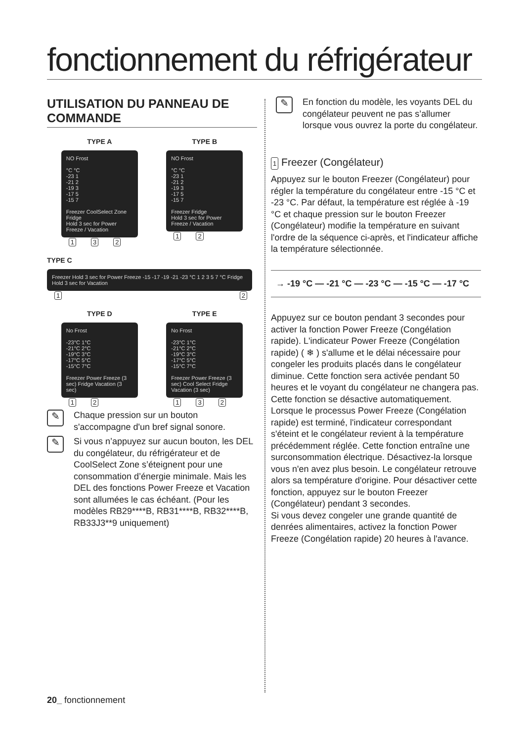fonctionnement du réfrigérateur
UTILISATION DU PANNEAU DE COMMANDE
TYPE A
NO Frost
°C °C
-23 1
-21 2
-19 3
-17 5
-15 7
Freezer CoolSelect Zone Fridge
Hold 3 sec for Power Freeze / Vacation
1 3 2
TYPE B
NO Frost
°C °C
-23 1
-21 2
-19 3
-17 5
-15 7
Freezer Fridge
Hold 3 sec for Power Freeze / Vacation
1 2
TYPE C
Freezer Hold 3 sec for Power Freeze -15 -17 -19 -21 -23 °C 1 2 3 5 7 °C Fridge Hold 3 sec for Vacation
1 2
TYPE D
No Frost
-23°C 1°C
-21°C 2°C
-19°C 3°C
-17°C 5°C
-15°C 7°C
Freezer Power Freeze (3 sec) Fridge Vacation (3 sec)
1 2
TYPE E
No Frost
-23°C 1°C
-21°C 2°C
-19°C 3°C
-17°C 5°C
-15°C 7°C
Freezer Power Freeze (3 sec) Cool Select Fridge Vacation (3 sec)
1 3 2
✎
Chaque pression sur un bouton s'accompagne d'un bref signal sonore.
✎
Si vous n’appuyez sur aucun bouton, les DEL du congélateur, du réfrigérateur et de CoolSelect Zone s’éteignent pour une consommation d’énergie minimale. Mais les DEL des fonctions Power Freeze et Vacation sont allumées le cas échéant. (Pour les modèles RB29****B, RB31****B, RB32****B, RB33J3**9 uniquement)
✎
En fonction du modèle, les voyants DEL du congélateur peuvent ne pas s’allumer lorsque vous ouvrez la porte du congélateur.
1 Freezer (Congélateur)
Appuyez sur le bouton Freezer (Congélateur) pour régler la température du congélateur entre -15 °C et -23 °C. Par défaut, la température est réglée à -19 °C et chaque pression sur le bouton Freezer (Congélateur) modifie la température en suivant l'ordre de la séquence ci-après, et l'indicateur affiche la température sélectionnée.
→ -19 °C — -21 °C — -23 °C — -15 °C — -17 °C
Appuyez sur ce bouton pendant 3 secondes pour activer la fonction Power Freeze (Congélation rapide). L'indicateur Power Freeze (Congélation rapide) ( ❄ ) s'allume et le délai nécessaire pour congeler les produits placés dans le congélateur diminue. Cette fonction sera activée pendant 50 heures et le voyant du congélateur ne changera pas. Cette fonction se désactive automatiquement. Lorsque le processus Power Freeze (Congélation rapide) est terminé, l'indicateur correspondant s'éteint et le congélateur revient à la température précédemment réglée. Cette fonction entraîne une surconsommation électrique. Désactivez-la lorsque vous n'en avez plus besoin. Le congélateur retrouve alors sa température d'origine. Pour désactiver cette fonction, appuyez sur le bouton Freezer (Congélateur) pendant 3 secondes.
Si vous devez congeler une grande quantité de denrées alimentaires, activez la fonction Power Freeze (Congélation rapide) 20 heures à l'avance.
20_ fonctionnement